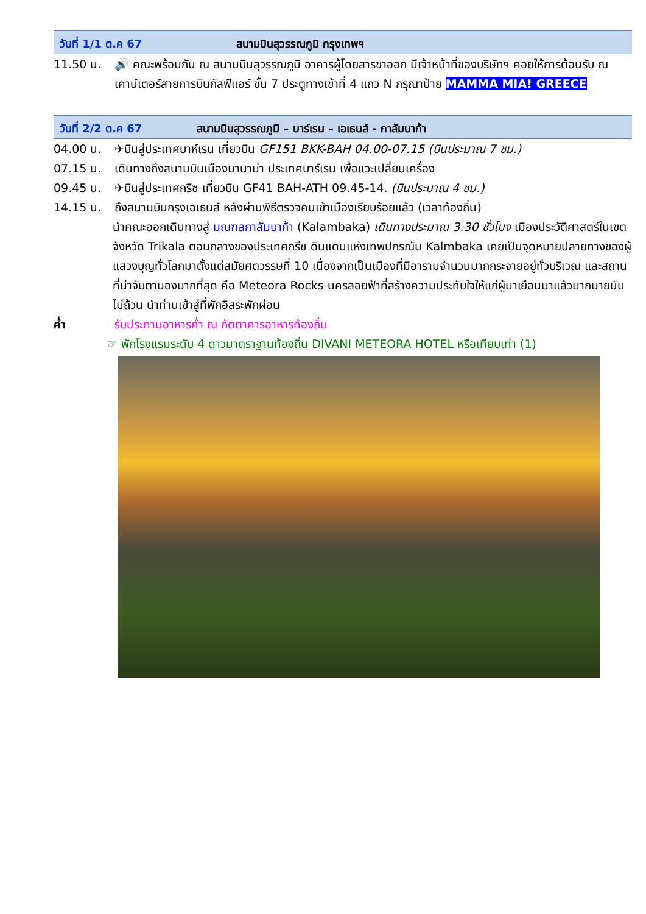วันที่ 1/1 ต.ค 67 สนามบินสุวรรณภูมิ กรุงเทพฯ
11.50 น. 🔊 คณะพร้อมกัน ณ สนามบินสุวรรณภูมิ อาคารผู้โดยสารขาออก มีเจ้าหน้าที่ของบริษัทฯ คอยให้การต้อนรับ ณ เคาน์เตอร์สายการบินกัลฟ์แอร์ ชั้น 7 ประตูทางเข้าที่ 4 แถว N กรุณาป้าย MAMMA MIA! GREECE
วันที่ 2/2 ต.ค 67 สนามบินสุวรรณภูมิ – บาร์เรน – เอเธนส์ - กาลัมบาก้า
04.00 น. ✈บินสู่ประเทศบาห์เรน เที่ยวบิน GF151 BKK-BAH 04.00-07.15 (บินประมาณ 7 ชม.)
07.15 น. เดินทางถึงสนามบินเมืองมานาม่า ประเทศบาร์เรน เพื่อแวะเปลี่ยนเครื่อง
09.45 น. ✈บินสู่ประเทศกรีซ เที่ยวบิน GF41 BAH-ATH 09.45-14. (บินประมาณ 4 ชม.)
14.15 น. ถึงสนามบินกรุงเอเธนส์ หลังผ่านพิธีตรวจคนเข้าเมืองเรียบร้อยแล้ว (เวลาท้องถิ่น)
นำคณะออกเดินทางสู่ มณฑลกาลัมบาก้า (Kalambaka) เดินทางประมาณ 3.30 ชั่วโมง เมืองประวัติศาสตร์ในเขตจังหวัด Trikala ตอนกลางของประเทศกรีซ ดินแดนแห่งเทพปกรณัม Kalmbaka เคยเป็นจุดหมายปลายทางของผู้แสวงบุญทั่วโลกมาตั้งแต่สมัยศตวรรษที่ 10 เนื่องจากเป็นเมืองที่มีอารามจำนวนมากกระจายอยู่ทั่วบริเวณ และสถานที่น่าจับตามองมากที่สุด คือ Meteora Rocks นครลอยฟ้าที่สร้างความประทับใจให้แก่ผู้มาเยือนมาแล้วมากมายนับไม่ถ้วน นำท่านเข้าสู่ที่พักอิสระพักผ่อน
ค่ำ รับประทานอาหารค่ำ ณ ภัตตาคารอาหารท้องถิ่น
☞ พักโรงแรมระดับ 4 ดาวมาตราฐานท้องถิ่น DIVANI METEORA HOTEL หรือเทียบเท่า (1)